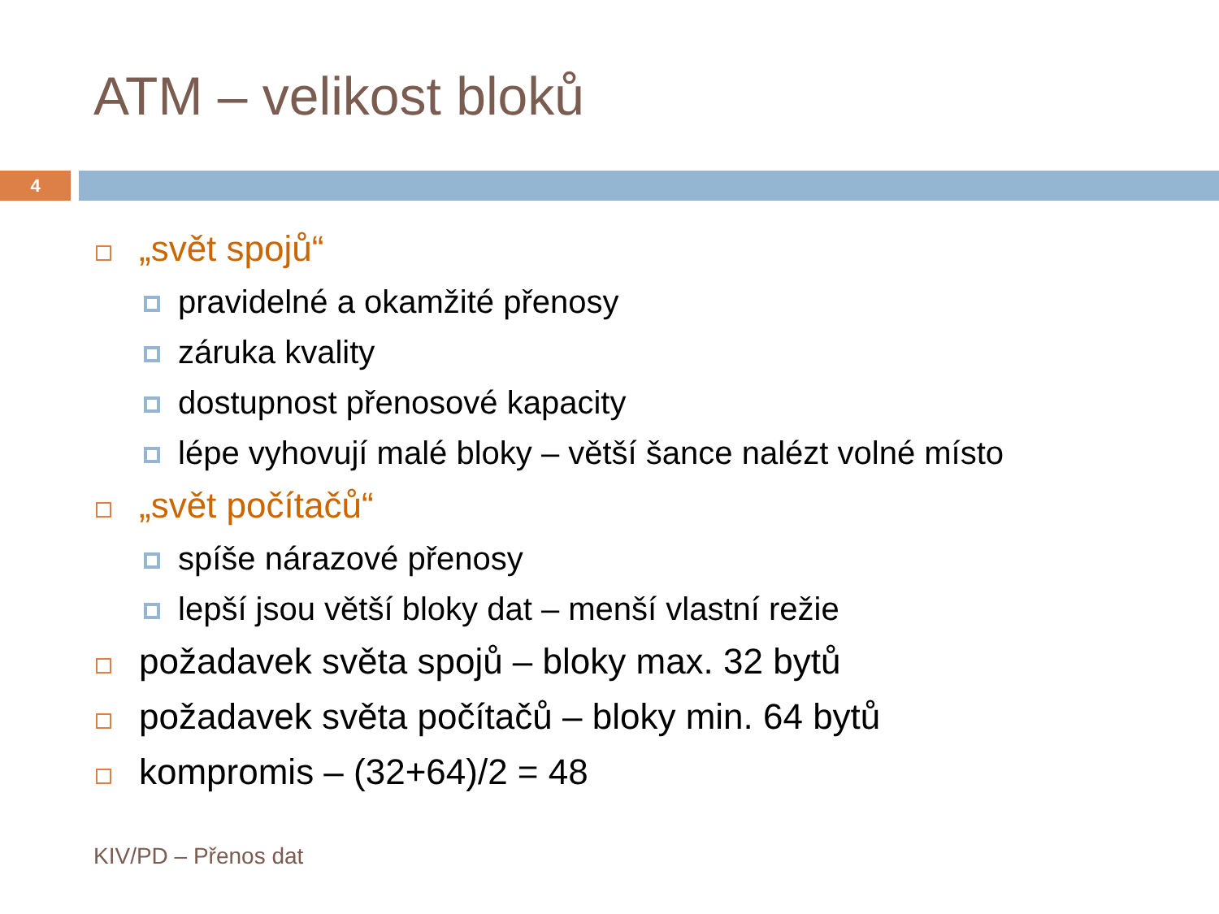ATM – velikost bloků
4
„svět spojů“
pravidelné a okamžité přenosy
záruka kvality
dostupnost přenosové kapacity
lépe vyhovují malé bloky – větší šance nalézt volné místo
„svět počítačů“
spíše nárazové přenosy
lepší jsou větší bloky dat – menší vlastní režie
požadavek světa spojů – bloky max. 32 bytů
požadavek světa počítačů – bloky min. 64 bytů
kompromis – (32+64)/2 = 48
KIV/PD – Přenos dat